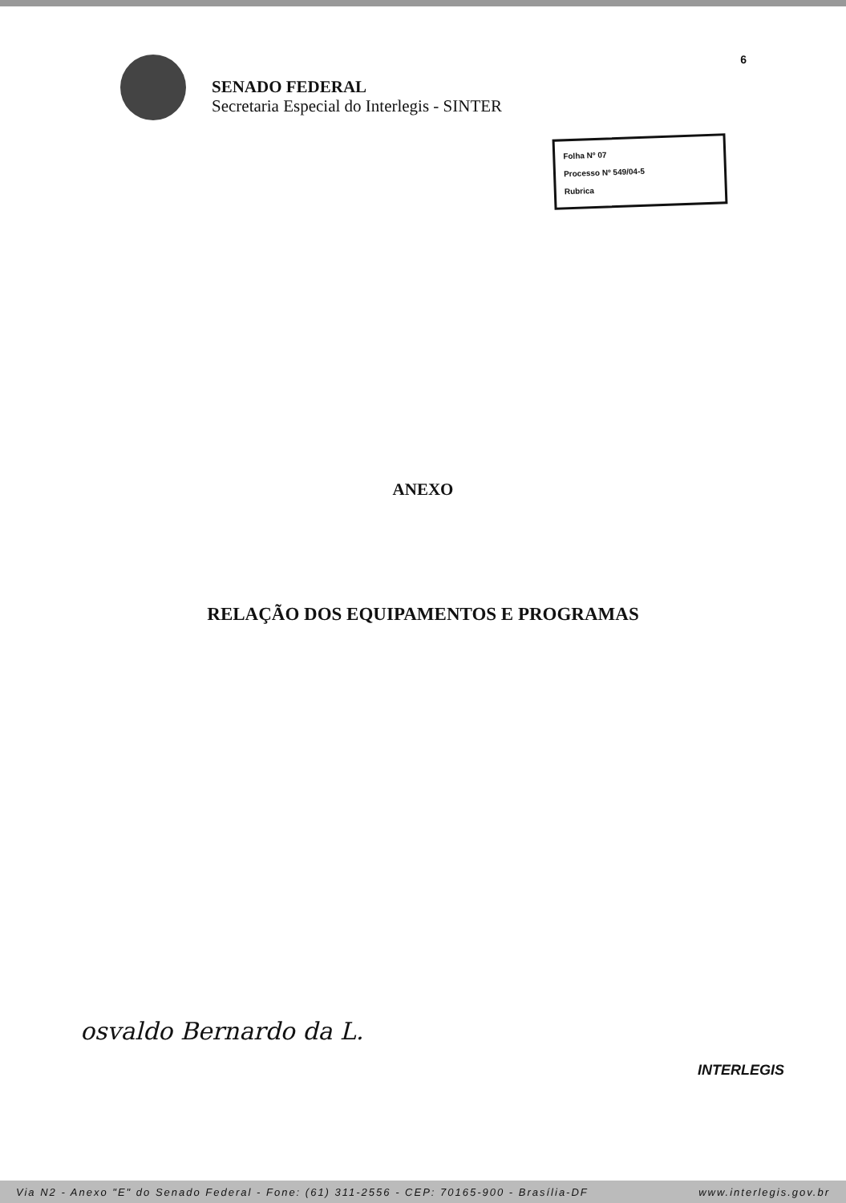6
SENADO FEDERAL
Secretaria Especial do Interlegis - SINTER
Folha Nº 07
Processo Nº 549/04-5
Rubrica
ANEXO
RELAÇÃO DOS EQUIPAMENTOS E PROGRAMAS
osvaldo Bernardo da L.
INTERLEGIS
Via N2 - Anexo "E" do Senado Federal - Fone: (61) 311-2556 - CEP: 70165-900 - Brasília-DF www.interlegis.gov.br